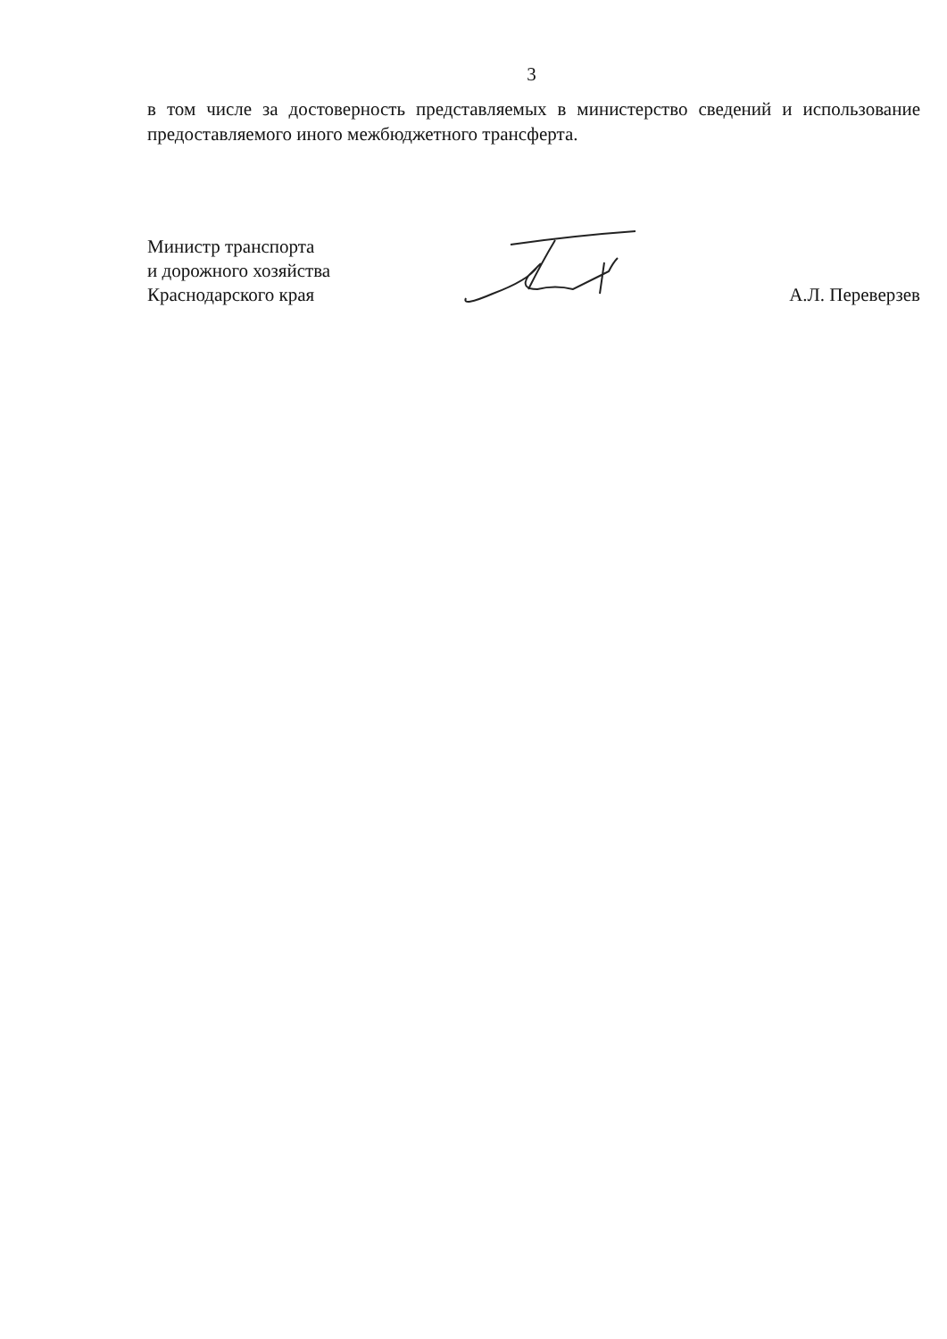3
в том числе за достоверность представляемых в министерство сведений и использование предоставляемого иного межбюджетного трансферта.
Министр транспорта
и дорожного хозяйства
Краснодарского края
А.Л. Переверзев